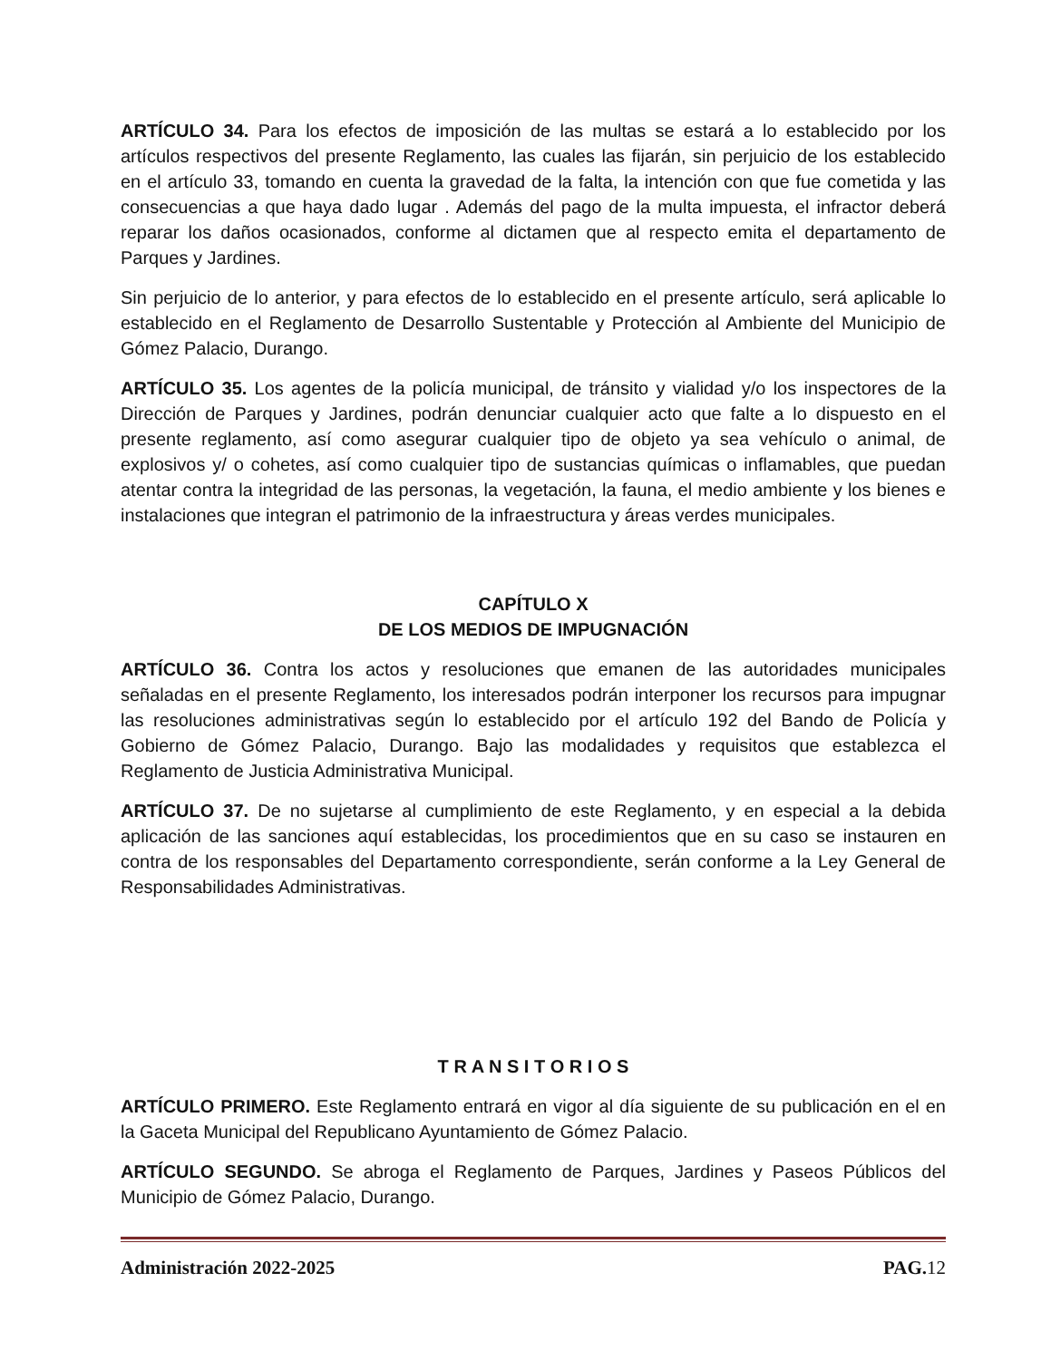ARTÍCULO 34. Para los efectos de imposición de las multas se estará a lo establecido por los artículos respectivos del presente Reglamento, las cuales las fijarán, sin perjuicio de los establecido en el artículo 33, tomando en cuenta la gravedad de la falta, la intención con que fue cometida y las consecuencias a que haya dado lugar . Además del pago de la multa impuesta, el infractor deberá reparar los daños ocasionados, conforme al dictamen que al respecto emita el departamento de Parques y Jardines.
Sin perjuicio de lo anterior, y para efectos de lo establecido en el presente artículo, será aplicable lo establecido en el Reglamento de Desarrollo Sustentable y Protección al Ambiente del Municipio de Gómez Palacio, Durango.
ARTÍCULO 35. Los agentes de la policía municipal, de tránsito y vialidad y/o los inspectores de la Dirección de Parques y Jardines, podrán denunciar cualquier acto que falte a lo dispuesto en el presente reglamento, así como asegurar cualquier tipo de objeto ya sea vehículo o animal, de explosivos y/ o cohetes, así como cualquier tipo de sustancias químicas o inflamables, que puedan atentar contra la integridad de las personas, la vegetación, la fauna, el medio ambiente y los bienes e instalaciones que integran el patrimonio de la infraestructura y áreas verdes municipales.
CAPÍTULO X
DE LOS MEDIOS DE IMPUGNACIÓN
ARTÍCULO 36. Contra los actos y resoluciones que emanen de las autoridades municipales señaladas en el presente Reglamento, los interesados podrán interponer los recursos para impugnar las resoluciones administrativas según lo establecido por el artículo 192 del Bando de Policía y Gobierno de Gómez Palacio, Durango. Bajo las modalidades y requisitos que establezca el Reglamento de Justicia Administrativa Municipal.
ARTÍCULO 37. De no sujetarse al cumplimiento de este Reglamento, y en especial a la debida aplicación de las sanciones aquí establecidas, los procedimientos que en su caso se instauren en contra de los responsables del Departamento correspondiente, serán conforme a la Ley General de Responsabilidades Administrativas.
T R A N S I T O R I O S
ARTÍCULO PRIMERO. Este Reglamento entrará en vigor al día siguiente de su publicación en el en la Gaceta Municipal del Republicano Ayuntamiento de Gómez Palacio.
ARTÍCULO SEGUNDO. Se abroga el Reglamento de Parques, Jardines y Paseos Públicos del Municipio de Gómez Palacio, Durango.
Administración 2022-2025 PAG. 12